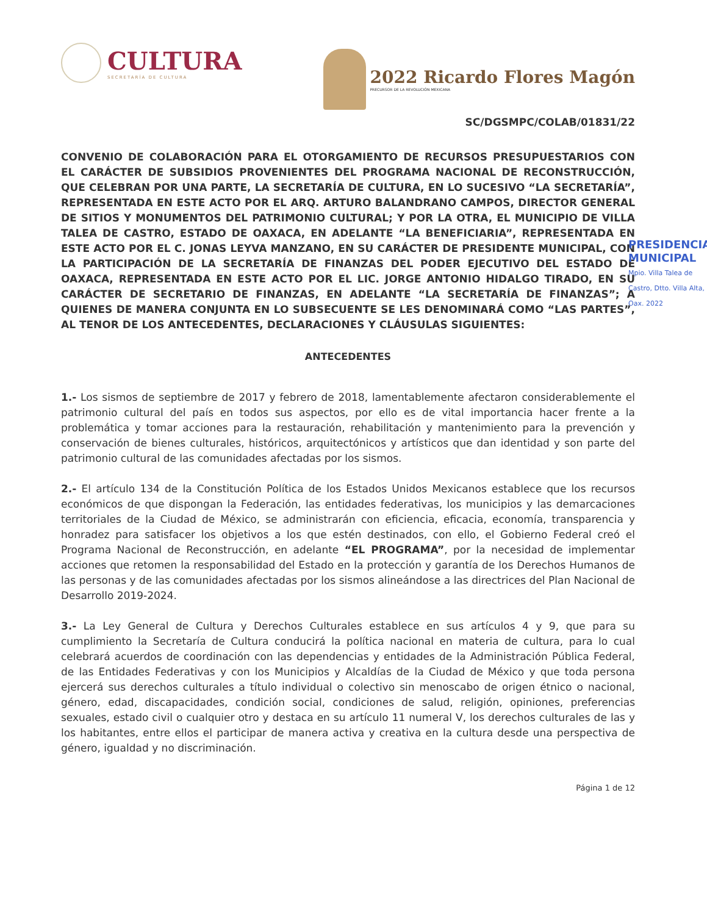CULTURA
SECRETARÍA DE CULTURA
2022 Ricardo Flores Magón
PRECURSOR DE LA REVOLUCIÓN MEXICANA
SC/DGSMPC/COLAB/01831/22
CONVENIO DE COLABORACIÓN PARA EL OTORGAMIENTO DE RECURSOS PRESUPUESTARIOS CON EL CARÁCTER DE SUBSIDIOS PROVENIENTES DEL PROGRAMA NACIONAL DE RECONSTRUCCIÓN, QUE CELEBRAN POR UNA PARTE, LA SECRETARÍA DE CULTURA, EN LO SUCESIVO “LA SECRETARÍA”, REPRESENTADA EN ESTE ACTO POR EL ARQ. ARTURO BALANDRANO CAMPOS, DIRECTOR GENERAL DE SITIOS Y MONUMENTOS DEL PATRIMONIO CULTURAL; Y POR LA OTRA, EL MUNICIPIO DE VILLA TALEA DE CASTRO, ESTADO DE OAXACA, EN ADELANTE “LA BENEFICIARIA”, REPRESENTADA EN ESTE ACTO POR EL C. JONAS LEYVA MANZANO, EN SU CARÁCTER DE PRESIDENTE MUNICIPAL, CON LA PARTICIPACIÓN DE LA SECRETARÍA DE FINANZAS DEL PODER EJECUTIVO DEL ESTADO DE OAXACA, REPRESENTADA EN ESTE ACTO POR EL LIC. JORGE ANTONIO HIDALGO TIRADO, EN SU CARÁCTER DE SECRETARIO DE FINANZAS, EN ADELANTE “LA SECRETARÍA DE FINANZAS”; A QUIENES DE MANERA CONJUNTA EN LO SUBSECUENTE SE LES DENOMINARÁ COMO “LAS PARTES”, AL TENOR DE LOS ANTECEDENTES, DECLARACIONES Y CLÁUSULAS SIGUIENTES:
ANTECEDENTES
1.- Los sismos de septiembre de 2017 y febrero de 2018, lamentablemente afectaron considerablemente el patrimonio cultural del país en todos sus aspectos, por ello es de vital importancia hacer frente a la problemática y tomar acciones para la restauración, rehabilitación y mantenimiento para la prevención y conservación de bienes culturales, históricos, arquitectónicos y artísticos que dan identidad y son parte del patrimonio cultural de las comunidades afectadas por los sismos.
2.- El artículo 134 de la Constitución Política de los Estados Unidos Mexicanos establece que los recursos económicos de que dispongan la Federación, las entidades federativas, los municipios y las demarcaciones territoriales de la Ciudad de México, se administrarán con eficiencia, eficacia, economía, transparencia y honradez para satisfacer los objetivos a los que estén destinados, con ello, el Gobierno Federal creó el Programa Nacional de Reconstrucción, en adelante “EL PROGRAMA”, por la necesidad de implementar acciones que retomen la responsabilidad del Estado en la protección y garantía de los Derechos Humanos de las personas y de las comunidades afectadas por los sismos alineándose a las directrices del Plan Nacional de Desarrollo 2019-2024.
3.- La Ley General de Cultura y Derechos Culturales establece en sus artículos 4 y 9, que para su cumplimiento la Secretaría de Cultura conducirá la política nacional en materia de cultura, para lo cual celebrará acuerdos de coordinación con las dependencias y entidades de la Administración Pública Federal, de las Entidades Federativas y con los Municipios y Alcaldías de la Ciudad de México y que toda persona ejercerá sus derechos culturales a título individual o colectivo sin menoscabo de origen étnico o nacional, género, edad, discapacidades, condición social, condiciones de salud, religión, opiniones, preferencias sexuales, estado civil o cualquier otro y destaca en su artículo 11 numeral V, los derechos culturales de las y los habitantes, entre ellos el participar de manera activa y creativa en la cultura desde una perspectiva de género, igualdad y no discriminación.
Página 1 de 12
PRESIDENCIA
MUNICIPAL
Mpio. Villa Talea de Castro, Dtto. Villa Alta, Oax. 2022